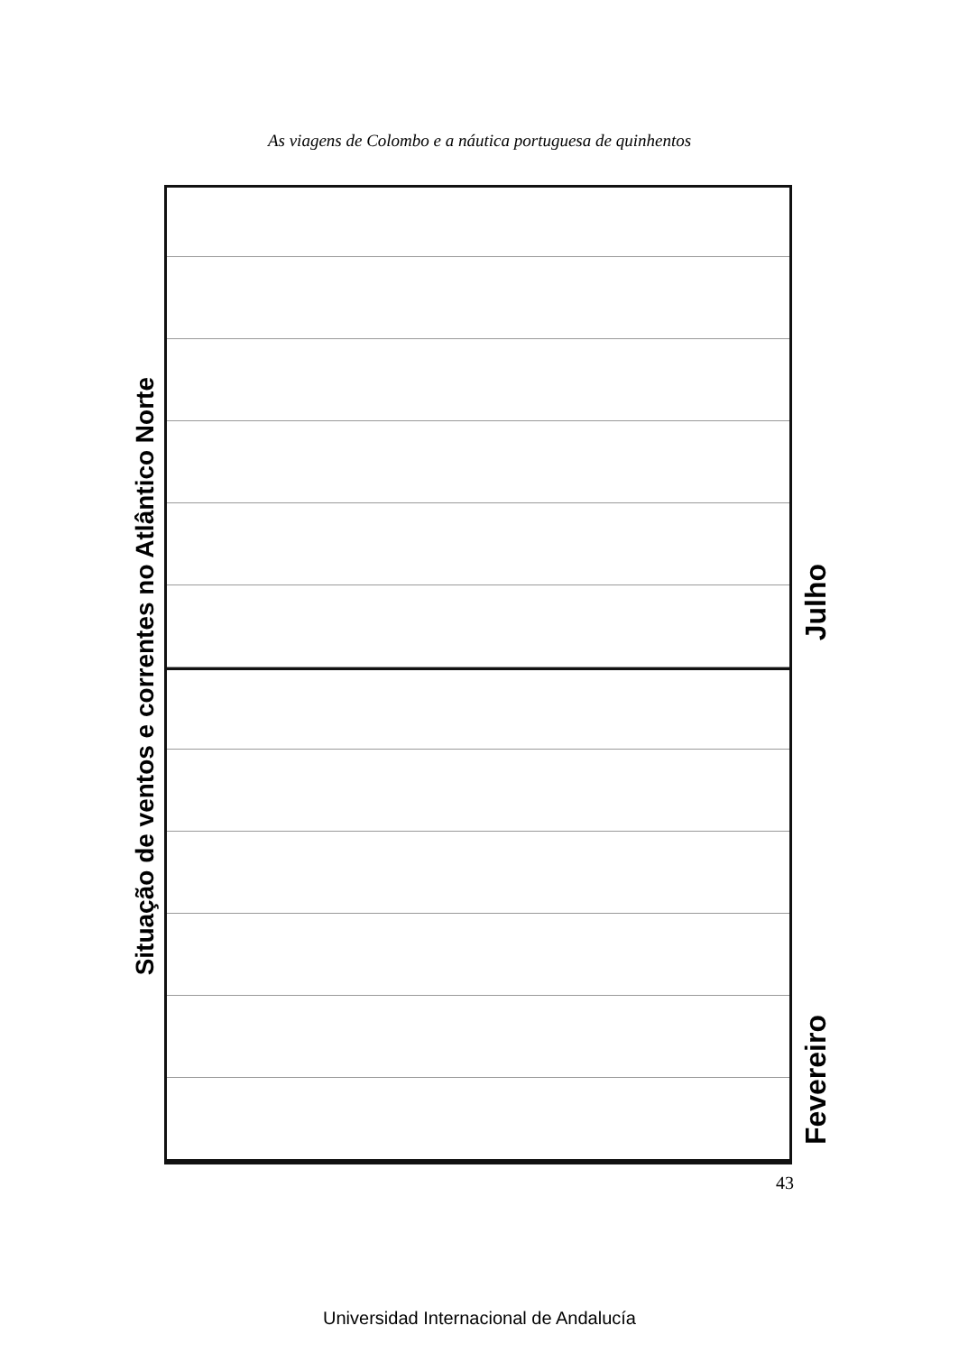As viagens de Colombo e a náutica portuguesa de quinhentos
Situação de ventos e correntes no Atlântico Norte
Julho
Fevereiro
43
Universidad Internacional de Andalucía